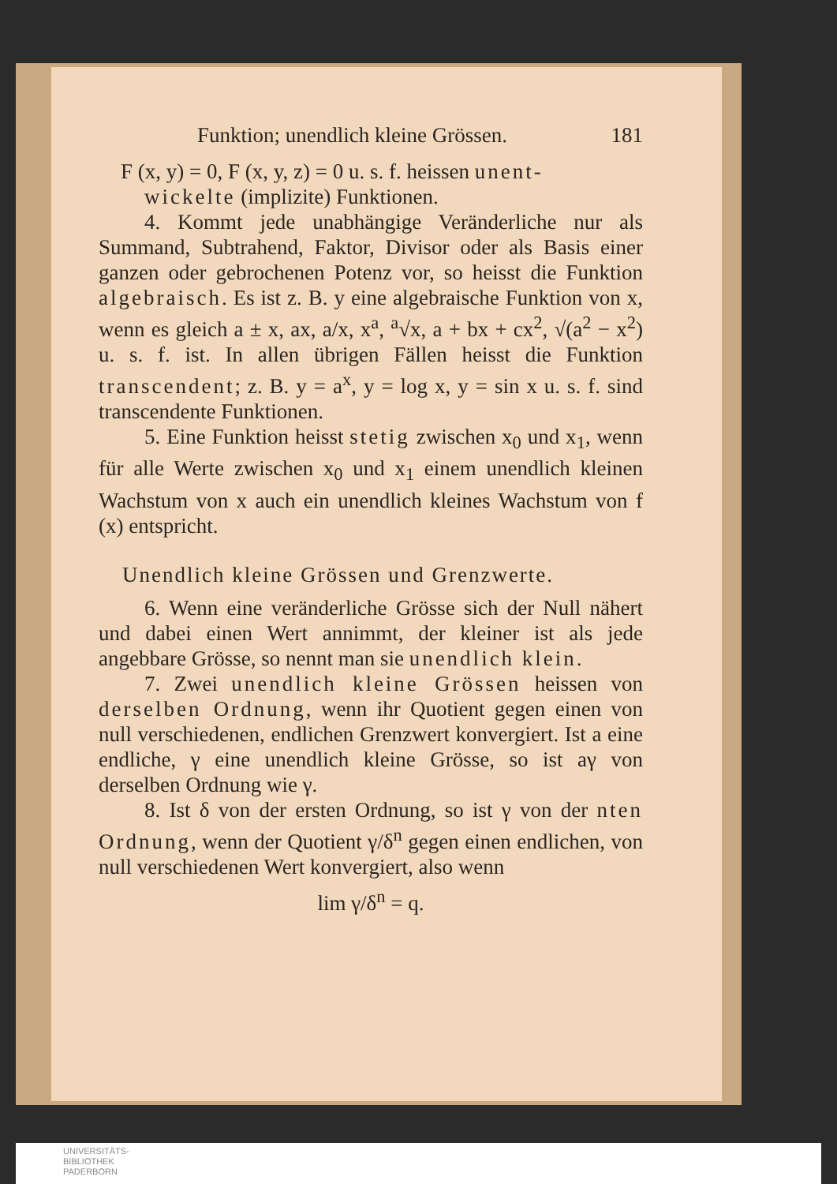Funktion; unendlich kleine Grössen. 181
F (x, y) = 0, F (x, y, z) = 0 u. s. f. heissen unent-
wickelte (implizite) Funktionen.
4. Kommt jede unabhängige Veränderliche nur als Summand, Subtrahend, Faktor, Divisor oder als Basis einer ganzen oder gebrochenen Potenz vor, so heisst die Funktion algebraisch. Es ist z. B. y eine algebraische Funktion von x, wenn es gleich a ± x, ax, a/x, x<sup>a</sup>, <sup>a</sup>√x, a + bx + cx<sup>2</sup>, √(a<sup>2</sup> − x<sup>2</sup>) u. s. f. ist. In allen übrigen Fällen heisst die Funktion transcendent; z. B. y = a<sup>x</sup>, y = log x, y = sin x u. s. f. sind transcendente Funktionen.
5. Eine Funktion heisst stetig zwischen x<sub>0</sub> und x<sub>1</sub>, wenn für alle Werte zwischen x<sub>0</sub> und x<sub>1</sub> einem unendlich kleinen Wachstum von x auch ein unendlich kleines Wachstum von f (x) entspricht.
Unendlich kleine Grössen und Grenzwerte.
6. Wenn eine veränderliche Grösse sich der Null nähert und dabei einen Wert annimmt, der kleiner ist als jede angebbare Grösse, so nennt man sie unendlich klein.
7. Zwei unendlich kleine Grössen heissen von derselben Ordnung, wenn ihr Quotient gegen einen von null verschiedenen, endlichen Grenzwert konvergiert. Ist a eine endliche, γ eine unendlich kleine Grösse, so ist aγ von derselben Ordnung wie γ.
8. Ist δ von der ersten Ordnung, so ist γ von der nten Ordnung, wenn der Quotient γ/δ<sup>n</sup> gegen einen endlichen, von null verschiedenen Wert konvergiert, also wenn
lim γ/δ<sup>n</sup> = q.
UNIVERSITÄTS-
BIBLIOTHEK
PADERBORN